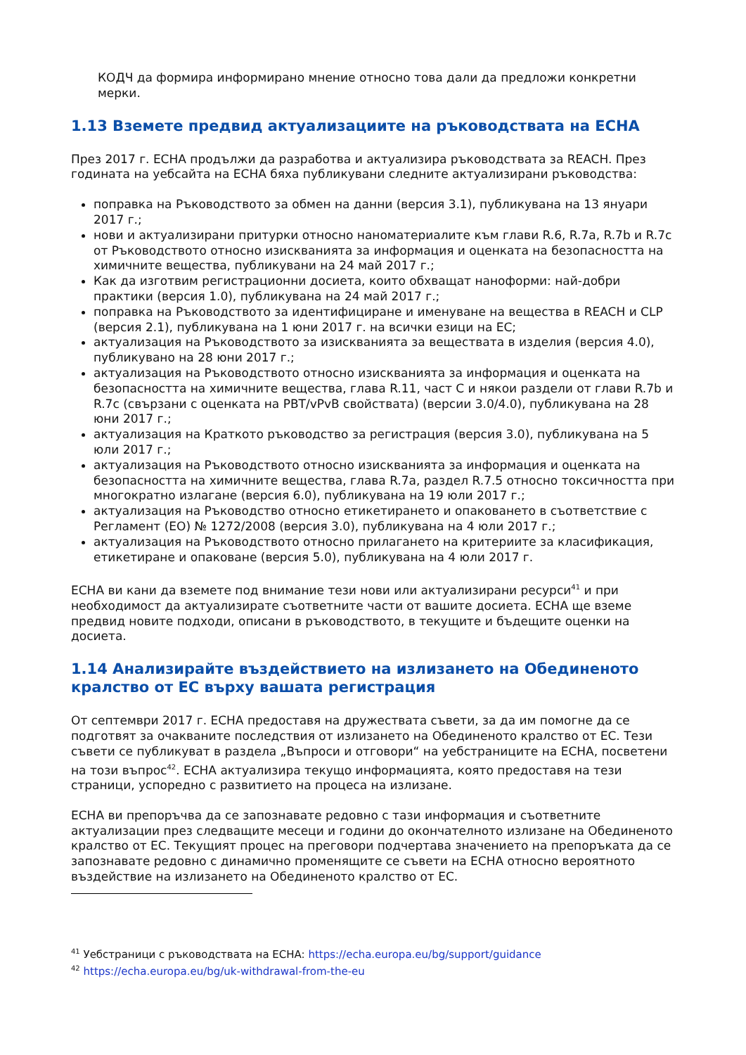КОДЧ да формира информирано мнение относно това дали да предложи конкретни мерки.
1.13 Вземете предвид актуализациите на ръководствата на ECHA
През 2017 г. ECHA продължи да разработва и актуализира ръководствата за REACH. През годината на уебсайта на ECHA бяха публикувани следните актуализирани ръководства:
поправка на Ръководството за обмен на данни (версия 3.1), публикувана на 13 януари 2017 г.;
нови и актуализирани притурки относно наноматериалите към глави R.6, R.7a, R.7b и R.7c от Ръководството относно изискванията за информация и оценката на безопасността на химичните вещества, публикувани на 24 май 2017 г.;
Как да изготвим регистрационни досиета, които обхващат наноформи: най-добри практики (версия 1.0), публикувана на 24 май 2017 г.;
поправка на Ръководството за идентифициране и именуване на вещества в REACH и CLP (версия 2.1), публикувана на 1 юни 2017 г. на всички езици на ЕС;
актуализация на Ръководството за изискванията за веществата в изделия (версия 4.0), публикувано на 28 юни 2017 г.;
актуализация на Ръководството относно изискванията за информация и оценката на безопасността на химичните вещества, глава R.11, част C и някои раздели от глави R.7b и R.7c (свързани с оценката на PBT/vPvB свойствата) (версии 3.0/4.0), публикувана на 28 юни 2017 г.;
актуализация на Краткото ръководство за регистрация (версия 3.0), публикувана на 5 юли 2017 г.;
актуализация на Ръководството относно изискванията за информация и оценката на безопасността на химичните вещества, глава R.7a, раздел R.7.5 относно токсичността при многократно излагане (версия 6.0), публикувана на 19 юли 2017 г.;
актуализация на Ръководство относно етикетирането и опаковането в съответствие с Регламент (ЕО) № 1272/2008 (версия 3.0), публикувана на 4 юли 2017 г.;
актуализация на Ръководството относно прилагането на критериите за класификация, етикетиране и опаковане (версия 5.0), публикувана на 4 юли 2017 г.
ECHA ви кани да вземете под внимание тези нови или актуализирани ресурси<sup>41</sup> и при необходимост да актуализирате съответните части от вашите досиета. ECHA ще вземе предвид новите подходи, описани в ръководството, в текущите и бъдещите оценки на досиета.
1.14 Анализирайте въздействието на излизането на Обединеното кралство от ЕС върху вашата регистрация
От септември 2017 г. ECHA предоставя на дружествата съвети, за да им помогне да се подготвят за очакваните последствия от излизането на Обединеното кралство от ЕС. Тези съвети се публикуват в раздела „Въпроси и отговори“ на уебстраниците на ECHA, посветени на този въпрос<sup>42</sup>. ECHA актуализира текущо информацията, която предоставя на тези страници, успоредно с развитието на процеса на излизане.
ECHA ви препоръчва да се запознавате редовно с тази информация и съответните актуализации през следващите месеци и години до окончателното излизане на Обединеното кралство от ЕС. Текущият процес на преговори подчертава значението на препоръката да се запознавате редовно с динамично променящите се съвети на ECHA относно вероятното въздействие на излизането на Обединеното кралство от ЕС.
<sup>41</sup> Уебстраници с ръководствата на ECHA: https://echa.europa.eu/bg/support/guidance
<sup>42</sup> https://echa.europa.eu/bg/uk-withdrawal-from-the-eu